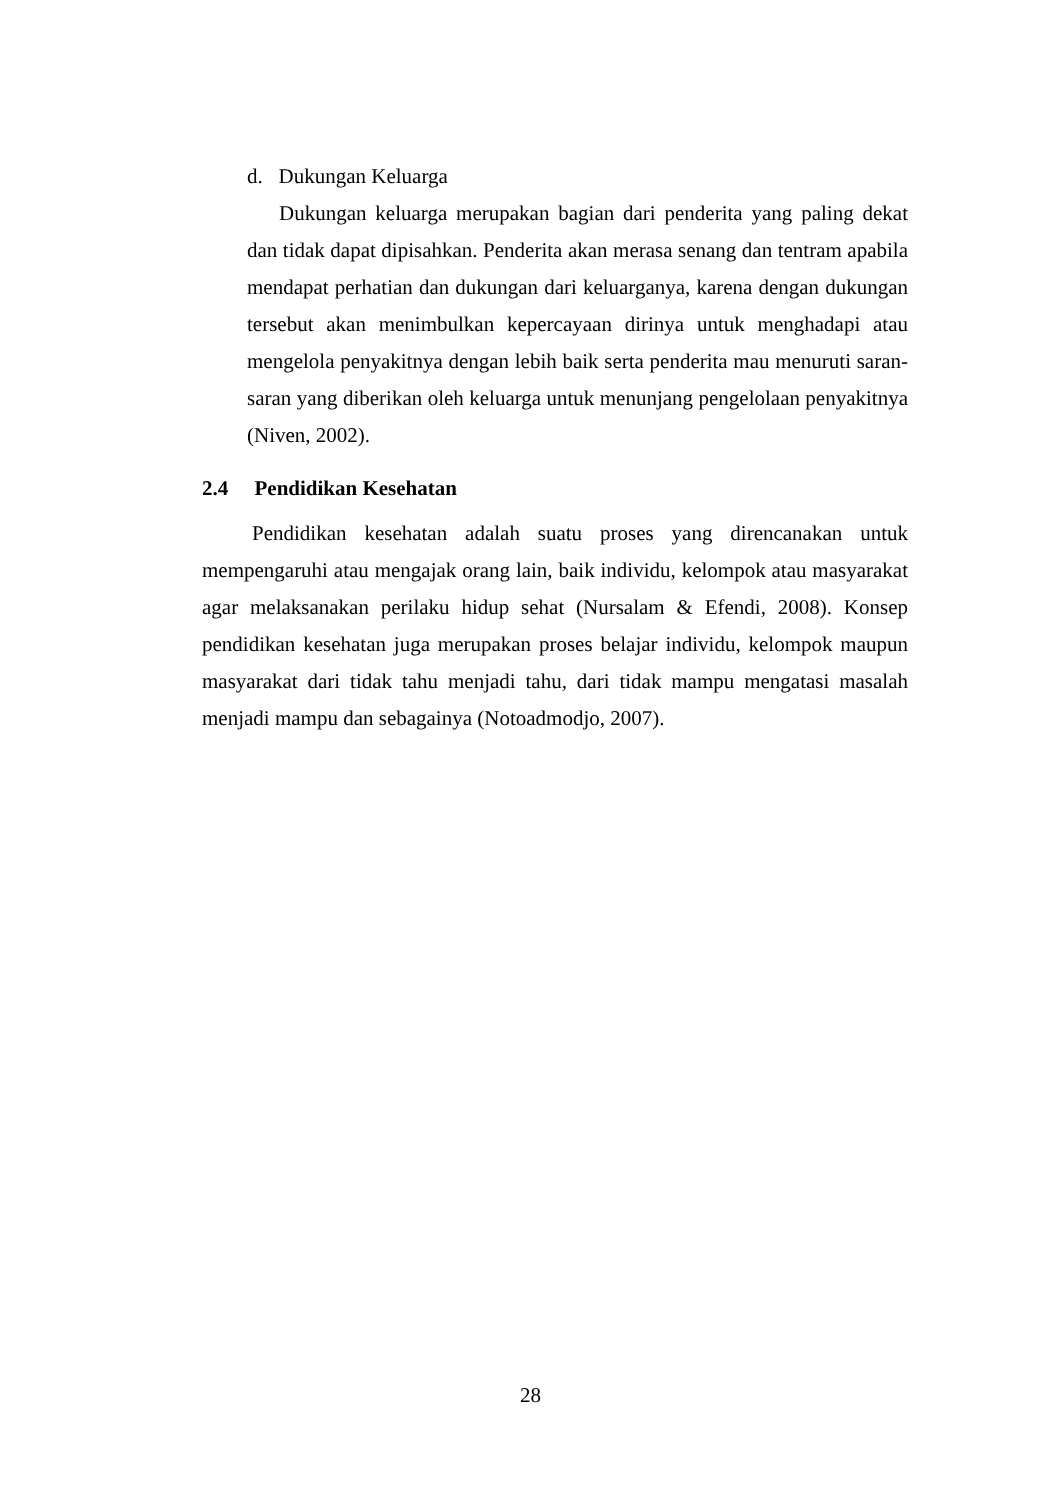d. Dukungan Keluarga
Dukungan keluarga merupakan bagian dari penderita yang paling dekat dan tidak dapat dipisahkan. Penderita akan merasa senang dan tentram apabila mendapat perhatian dan dukungan dari keluarganya, karena dengan dukungan tersebut akan menimbulkan kepercayaan dirinya untuk menghadapi atau mengelola penyakitnya dengan lebih baik serta penderita mau menuruti saran-saran yang diberikan oleh keluarga untuk menunjang pengelolaan penyakitnya (Niven, 2002).
2.4 Pendidikan Kesehatan
Pendidikan kesehatan adalah suatu proses yang direncanakan untuk mempengaruhi atau mengajak orang lain, baik individu, kelompok atau masyarakat agar melaksanakan perilaku hidup sehat (Nursalam & Efendi, 2008). Konsep pendidikan kesehatan juga merupakan proses belajar individu, kelompok maupun masyarakat dari tidak tahu menjadi tahu, dari tidak mampu mengatasi masalah menjadi mampu dan sebagainya (Notoadmodjo, 2007).
28